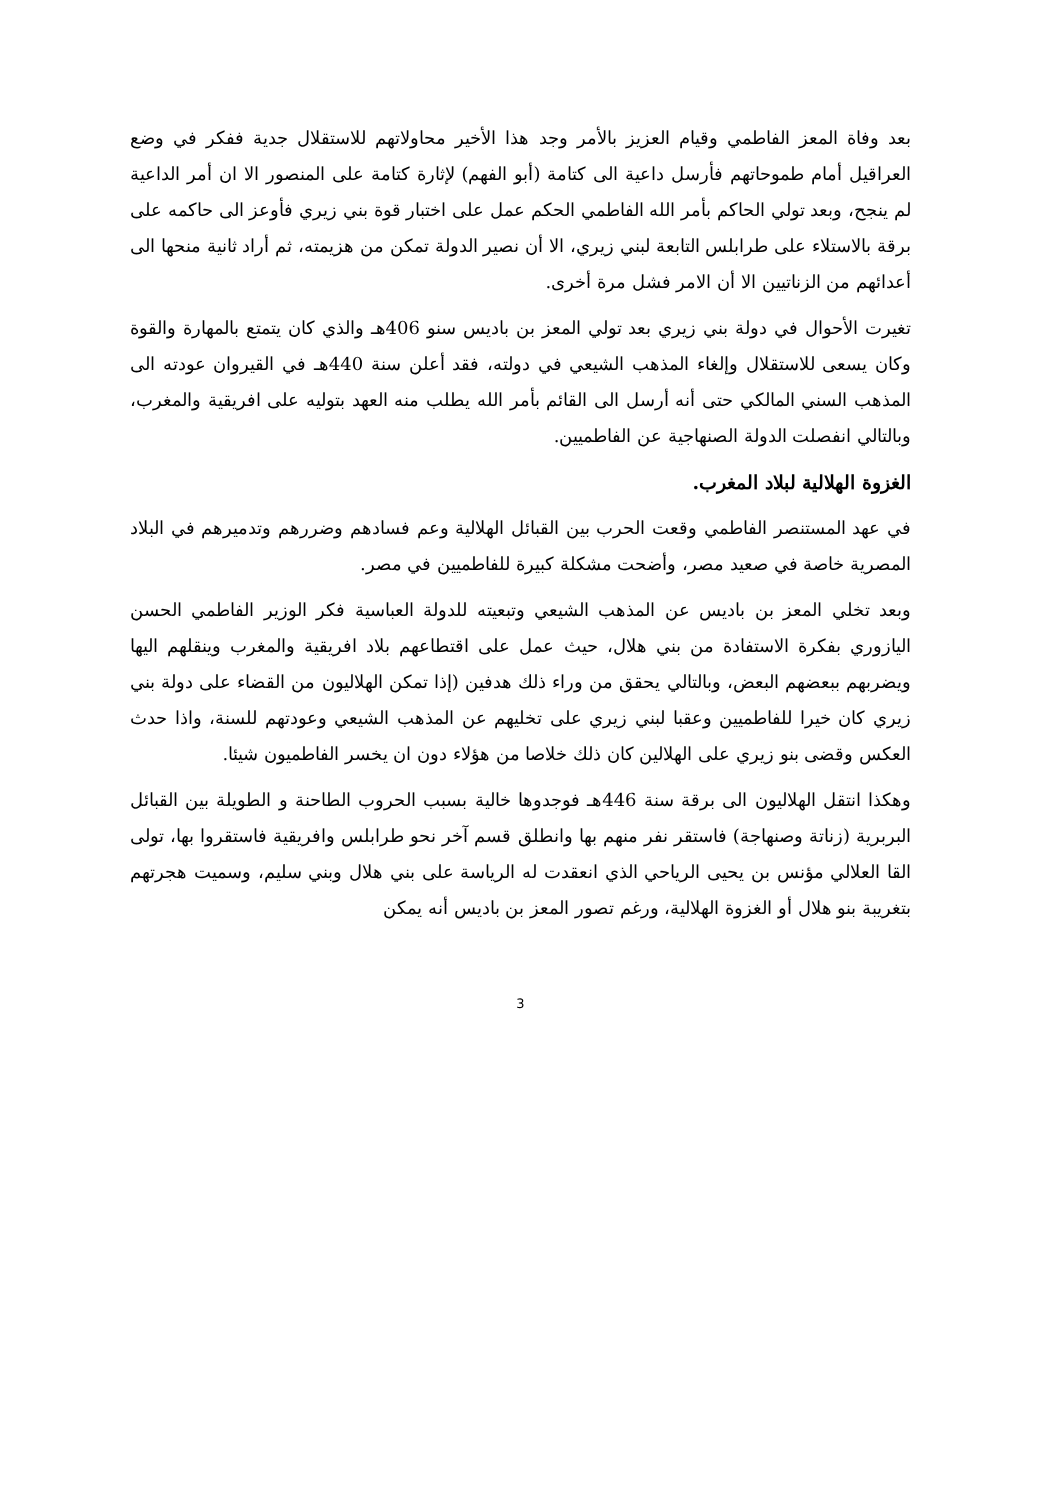بعد وفاة المعز الفاطمي وقيام العزيز بالأمر وجد هذا الأخير محاولاتهم للاستقلال جدية ففكر في وضع العراقيل أمام طموحاتهم فأرسل داعية الى كتامة (أبو الفهم) لإثارة كتامة على المنصور الا ان أمر الداعية لم ينجح، وبعد تولي الحاكم بأمر الله الفاطمي الحكم عمل على اختبار قوة بني زيري فأوعز الى حاكمه على برقة بالاستلاء على طرابلس التابعة لبني زيري، الا أن نصير الدولة تمكن من هزيمته، ثم أراد ثانية منحها الى أعدائهم من الزناتيين الا أن الامر فشل مرة أخرى.
تغيرت الأحوال في دولة بني زيري بعد تولي المعز بن باديس سنو 406هـ والذي كان يتمتع بالمهارة والقوة وكان يسعى للاستقلال وإلغاء المذهب الشيعي في دولته، فقد أعلن سنة 440هـ في القيروان عودته الى المذهب السني المالكي حتى أنه أرسل الى القائم بأمر الله يطلب منه العهد بتوليه على افريقية والمغرب، وبالتالي انفصلت الدولة الصنهاجية عن الفاطميين.
الغزوة الهلالية لبلاد المغرب.
في عهد المستنصر الفاطمي وقعت الحرب بين القبائل الهلالية وعم فسادهم وضررهم وتدميرهم في البلاد المصرية خاصة في صعيد مصر، وأضحت مشكلة كبيرة للفاطميين في مصر.
وبعد تخلي المعز بن باديس عن المذهب الشيعي وتبعيته للدولة العباسية فكر الوزير الفاطمي الحسن اليازوري بفكرة الاستفادة من بني هلال، حيث عمل على اقتطاعهم بلاد افريقية والمغرب وينقلهم اليها ويضربهم ببعضهم البعض، وبالتالي يحقق من وراء ذلك هدفين (إذا تمكن الهلاليون من القضاء على دولة بني زيري كان خيرا للفاطميين وعقبا لبني زيري على تخليهم عن المذهب الشيعي وعودتهم للسنة، واذا حدث العكس وقضى بنو زيري على الهلالين كان ذلك خلاصا من هؤلاء دون ان يخسر الفاطميون شيئا.
وهكذا انتقل الهلاليون الى برقة سنة 446هـ فوجدوها خالية بسبب الحروب الطاحنة و الطويلة بين القبائل البربرية (زناتة وصنهاجة) فاستقر نفر منهم بها وانطلق قسم آخر نحو طرابلس وافريقية فاستقروا بها، تولى القا العلالي مؤنس بن يحيى الرياحي الذي انعقدت له الرياسة على بني هلال وبني سليم، وسميت هجرتهم بتغريبة بنو هلال أو الغزوة الهلالية، ورغم تصور المعز بن باديس أنه يمكن
3